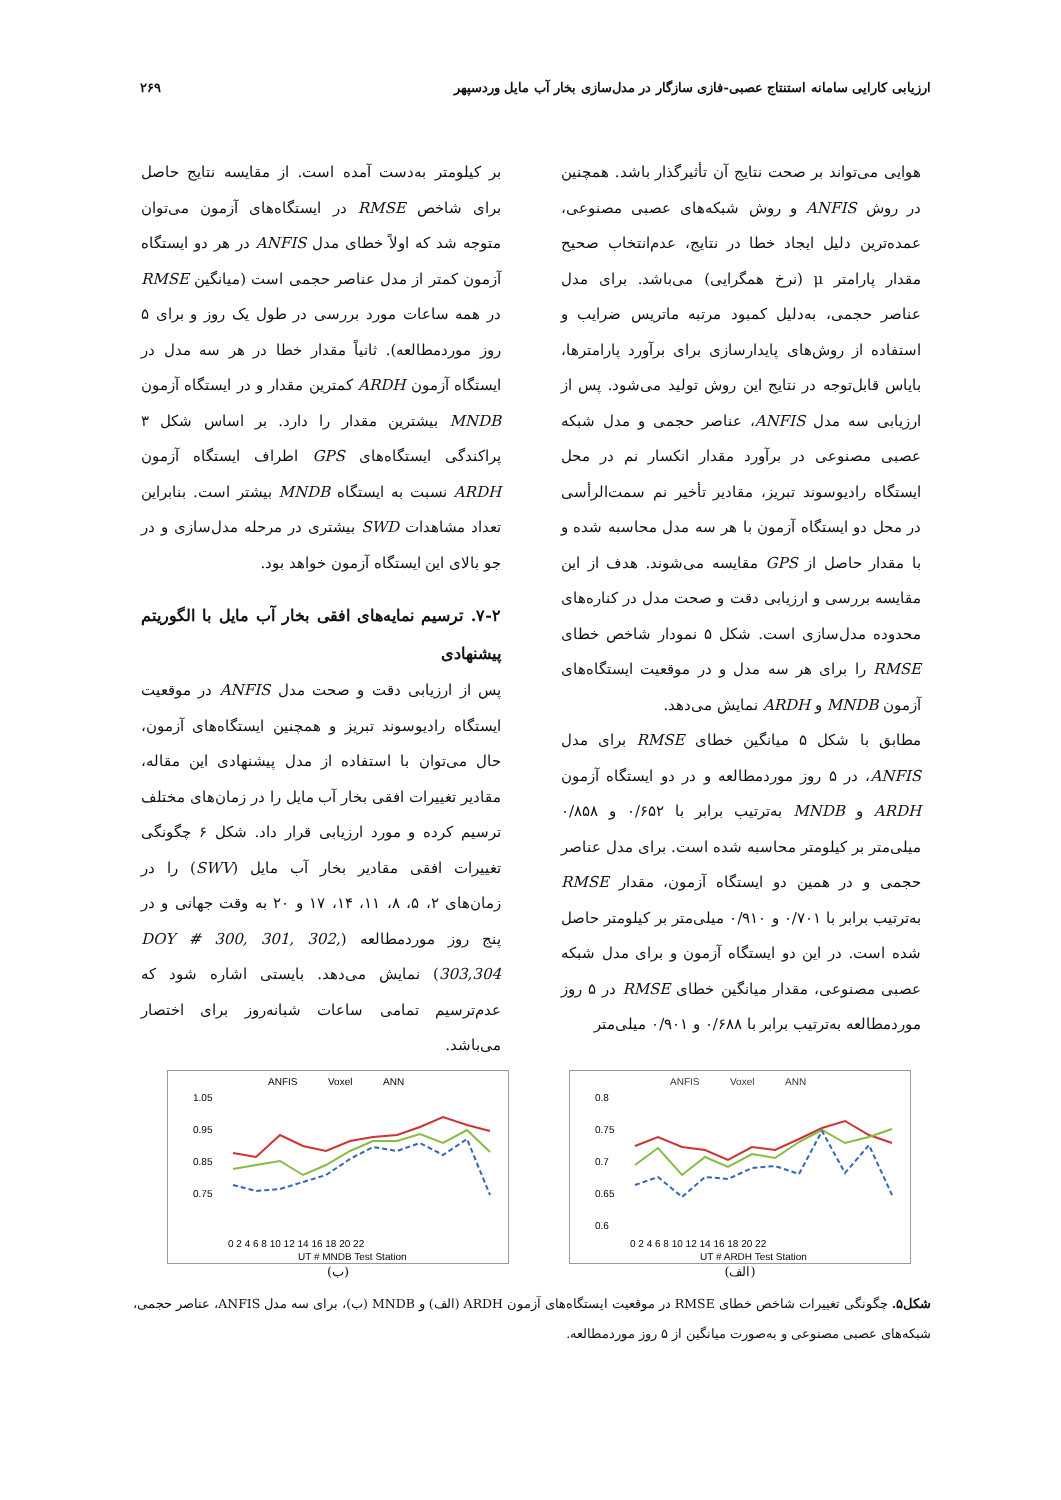ارزیابی کارایی سامانه استنتاج عصبی-فازی سازگار در مدل‌سازی بخار آب مایل وردسپهر ۲۶۹
هوایی می‌تواند بر صحت نتایج آن تأثیرگذار باشد. همچنین در روش ANFIS و روش شبکه‌های عصبی مصنوعی، عمده‌ترین دلیل ایجاد خطا در نتایج، عدم‌انتخاب صحیح مقدار پارامتر μ (نرخ همگرایی) می‌باشد. برای مدل عناصر حجمی، به‌دلیل کمبود مرتبه ماتریس ضرایب و استفاده از روش‌های پایدارسازی برای برآورد پارامترها، بایاس قابل‌توجه در نتایج این روش تولید می‌شود. پس از ارزیابی سه مدل ANFIS، عناصر حجمی و مدل شبکه عصبی مصنوعی در برآورد مقدار انکسار نم در محل ایستگاه رادیوسوند تبریز، مقادیر تأخیر نم سمت‌الرأسی در محل دو ایستگاه آزمون با هر سه مدل محاسبه شده و با مقدار حاصل از GPS مقایسه می‌شوند. هدف از این مقایسه بررسی و ارزیابی دقت و صحت مدل در کناره‌های محدوده مدل‌سازی است. شکل ۵ نمودار شاخص خطای RMSE را برای هر سه مدل و در موقعیت ایستگاه‌های آزمون MNDB و ARDH نمایش می‌دهد.
مطابق با شکل ۵ میانگین خطای RMSE برای مدل ANFIS، در ۵ روز موردمطالعه و در دو ایستگاه آزمون ARDH و MNDB به‌ترتیب برابر با ۰/۶۵۲ و ۰/۸۵۸ میلی‌متر بر کیلومتر محاسبه شده است. برای مدل عناصر حجمی و در همین دو ایستگاه آزمون، مقدار RMSE به‌ترتیب برابر با ۰/۷۰۱ و ۰/۹۱۰ میلی‌متر بر کیلومتر حاصل شده است. در این دو ایستگاه آزمون و برای مدل شبکه عصبی مصنوعی، مقدار میانگین خطای RMSE در ۵ روز موردمطالعه به‌ترتیب برابر با ۰/۶۸۸ و ۰/۹۰۱ میلی‌متر
بر کیلومتر به‌دست آمده است. از مقایسه نتایج حاصل برای شاخص RMSE در ایستگاه‌های آزمون می‌توان متوجه شد که اولاً خطای مدل ANFIS در هر دو ایستگاه آزمون کمتر از مدل عناصر حجمی است (میانگین RMSE در همه ساعات مورد بررسی در طول یک روز و برای ۵ روز موردمطالعه). ثانیاً مقدار خطا در هر سه مدل در ایستگاه آزمون ARDH کمترین مقدار و در ایستگاه آزمون MNDB بیشترین مقدار را دارد. بر اساس شکل ۳ پراکندگی ایستگاه‌های GPS اطراف ایستگاه آزمون ARDH نسبت به ایستگاه MNDB بیشتر است. بنابراین تعداد مشاهدات SWD بیشتری در مرحله مدل‌سازی و در جو بالای این ایستگاه آزمون خواهد بود.
۷-۲. ترسیم نمایه‌های افقی بخار آب مایل با الگوریتم پیشنهادی
پس از ارزیابی دقت و صحت مدل ANFIS در موقعیت ایستگاه رادیوسوند تبریز و همچنین ایستگاه‌های آزمون، حال می‌توان با استفاده از مدل پیشنهادی این مقاله، مقادیر تغییرات افقی بخار آب مایل را در زمان‌های مختلف ترسیم کرده و مورد ارزیابی قرار داد. شکل ۶ چگونگی تغییرات افقی مقادیر بخار آب مایل (SWV) را در زمان‌های ۲، ۵، ۸، ۱۱، ۱۴، ۱۷ و ۲۰ به وقت جهانی و در پنج روز موردمطالعه (DOY # 300, 301, 302, 303,304) نمایش می‌دهد. بایستی اشاره شود که عدم‌ترسیم تمامی ساعات شبانه‌روز برای اختصار می‌باشد.
ANFIS
Voxel
ANN
0.8
0.75
0.7
0.65
0.6
0 2 4 6 8 10 12 14 16 18 20 22
UT # ARDH Test Station
(الف)
ANFIS
Voxel
ANN
1.05
0.95
0.85
0.75
0 2 4 6 8 10 12 14 16 18 20 22
UT # MNDB Test Station
(ب)
شکل۵. چگونگی تغییرات شاخص خطای RMSE در موقعیت ایستگاه‌های آزمون ARDH (الف) و MNDB (ب)، برای سه مدل ANFIS، عناصر حجمی، شبکه‌های عصبی مصنوعی و به‌صورت میانگین از ۵ روز موردمطالعه.